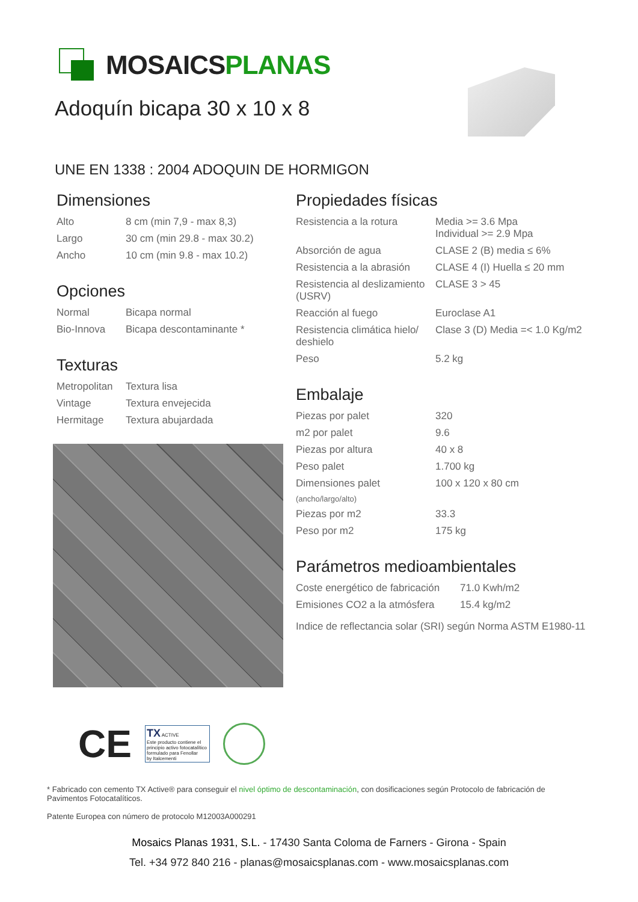MOSAICSPLANAS
Adoquín bicapa 30 x 10 x 8
UNE EN 1338 : 2004 ADOQUIN DE HORMIGON
Dimensiones
| Alto | 8 cm (min 7,9 - max 8,3) |
| Largo | 30 cm (min 29.8 - max 30.2) |
| Ancho | 10 cm (min 9.8 - max 10.2) |
Opciones
| Normal | Bicapa normal |
| Bio-Innova | Bicapa descontaminante * |
Texturas
| Metropolitan | Textura lisa |
| Vintage | Textura envejecida |
| Hermitage | Textura abujardada |
Propiedades físicas
| Resistencia a la rotura | Media >= 3.6 Mpa Individual >= 2.9 Mpa |
| Absorción de agua | CLASE 2 (B) media ≤ 6% |
| Resistencia a la abrasión | CLASE 4 (I) Huella ≤ 20 mm |
| Resistencia al deslizamiento (USRV) | CLASE 3 > 45 |
| Reacción al fuego | Euroclase A1 |
| Resistencia climática hielo/ deshielo | Clase 3 (D) Media =< 1.0 Kg/m2 |
| Peso | 5.2 kg |
Embalaje
| Piezas por palet | 320 |
| m2 por palet | 9.6 |
| Piezas por altura | 40 x 8 |
| Peso palet | 1.700 kg |
| Dimensiones palet | 100 x 120 x 80 cm |
| (ancho/largo/alto) | |
| Piezas por m2 | 33.3 |
| Peso por m2 | 175 kg |
Parámetros medioambientales
| Coste energético de fabricación | 71.0 Kwh/m2 |
| Emisiones CO2 a la atmósfera | 15.4 kg/m2 |
| Indice de reflectancia solar (SRI) según Norma ASTM E1980-11 | |
CE
TX ACTIVE
Este producto contiene el principio activo fotocatalítico formulado para Fenollar
by Italcementi
* Fabricado con cemento TX Active® para conseguir el nivel óptimo de descontaminación, con dosificaciones según Protocolo de fabricación de Pavimentos Fotocatalíticos.
Patente Europea con número de protocolo M12003A000291
Mosaics Planas 1931, S.L. - 17430 Santa Coloma de Farners - Girona - Spain
Tel. +34 972 840 216 - planas@mosaicsplanas.com - www.mosaicsplanas.com